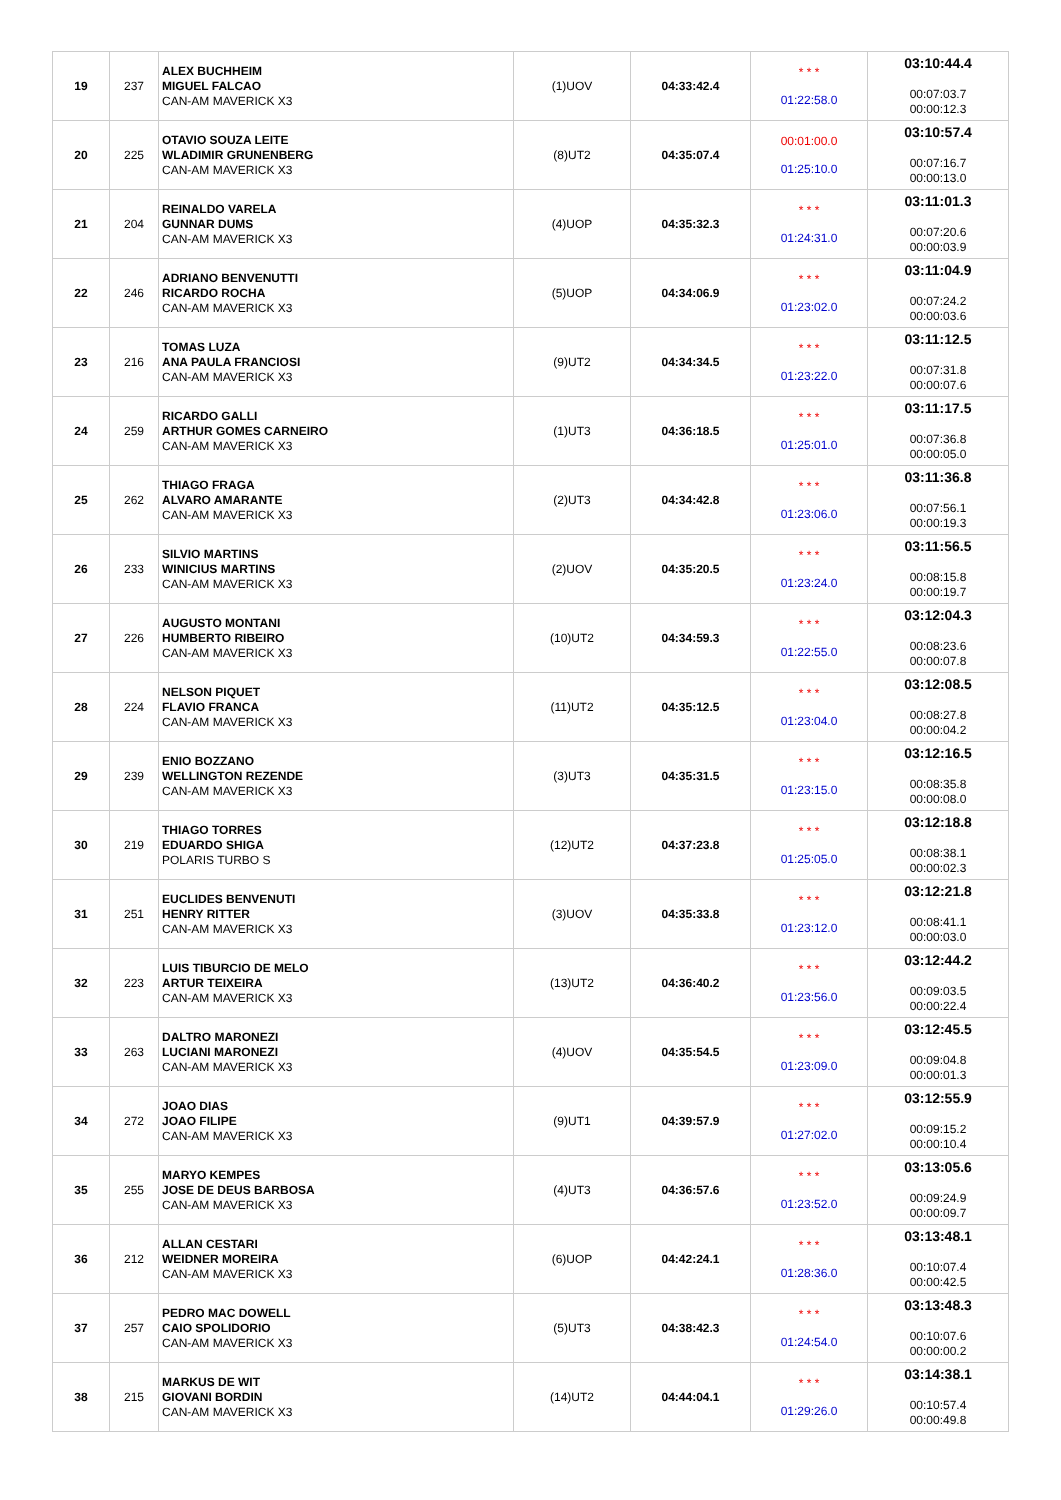| 19 | 237 | ALEX BUCHHEIM MIGUEL FALCAO CAN-AM MAVERICK X3 | (1)UOV | 04:33:42.4 | * * * 01:22:58.0 | 03:10:44.4 00:07:03.7 00:00:12.3 |
| 20 | 225 | OTAVIO SOUZA LEITE WLADIMIR GRUNENBERG CAN-AM MAVERICK X3 | (8)UT2 | 04:35:07.4 | 00:01:00.0 01:25:10.0 | 03:10:57.4 00:07:16.7 00:00:13.0 |
| 21 | 204 | REINALDO VARELA GUNNAR DUMS CAN-AM MAVERICK X3 | (4)UOP | 04:35:32.3 | * * * 01:24:31.0 | 03:11:01.3 00:07:20.6 00:00:03.9 |
| 22 | 246 | ADRIANO BENVENUTTI RICARDO ROCHA CAN-AM MAVERICK X3 | (5)UOP | 04:34:06.9 | * * * 01:23:02.0 | 03:11:04.9 00:07:24.2 00:00:03.6 |
| 23 | 216 | TOMAS LUZA ANA PAULA FRANCIOSI CAN-AM MAVERICK X3 | (9)UT2 | 04:34:34.5 | * * * 01:23:22.0 | 03:11:12.5 00:07:31.8 00:00:07.6 |
| 24 | 259 | RICARDO GALLI ARTHUR GOMES CARNEIRO CAN-AM MAVERICK X3 | (1)UT3 | 04:36:18.5 | * * * 01:25:01.0 | 03:11:17.5 00:07:36.8 00:00:05.0 |
| 25 | 262 | THIAGO FRAGA ALVARO AMARANTE CAN-AM MAVERICK X3 | (2)UT3 | 04:34:42.8 | * * * 01:23:06.0 | 03:11:36.8 00:07:56.1 00:00:19.3 |
| 26 | 233 | SILVIO MARTINS WINICIUS MARTINS CAN-AM MAVERICK X3 | (2)UOV | 04:35:20.5 | * * * 01:23:24.0 | 03:11:56.5 00:08:15.8 00:00:19.7 |
| 27 | 226 | AUGUSTO MONTANI HUMBERTO RIBEIRO CAN-AM MAVERICK X3 | (10)UT2 | 04:34:59.3 | * * * 01:22:55.0 | 03:12:04.3 00:08:23.6 00:00:07.8 |
| 28 | 224 | NELSON PIQUET FLAVIO FRANCA CAN-AM MAVERICK X3 | (11)UT2 | 04:35:12.5 | * * * 01:23:04.0 | 03:12:08.5 00:08:27.8 00:00:04.2 |
| 29 | 239 | ENIO BOZZANO WELLINGTON REZENDE CAN-AM MAVERICK X3 | (3)UT3 | 04:35:31.5 | * * * 01:23:15.0 | 03:12:16.5 00:08:35.8 00:00:08.0 |
| 30 | 219 | THIAGO TORRES EDUARDO SHIGA POLARIS TURBO S | (12)UT2 | 04:37:23.8 | * * * 01:25:05.0 | 03:12:18.8 00:08:38.1 00:00:02.3 |
| 31 | 251 | EUCLIDES BENVENUTI HENRY RITTER CAN-AM MAVERICK X3 | (3)UOV | 04:35:33.8 | * * * 01:23:12.0 | 03:12:21.8 00:08:41.1 00:00:03.0 |
| 32 | 223 | LUIS TIBURCIO DE MELO ARTUR TEIXEIRA CAN-AM MAVERICK X3 | (13)UT2 | 04:36:40.2 | * * * 01:23:56.0 | 03:12:44.2 00:09:03.5 00:00:22.4 |
| 33 | 263 | DALTRO MARONEZI LUCIANI MARONEZI CAN-AM MAVERICK X3 | (4)UOV | 04:35:54.5 | * * * 01:23:09.0 | 03:12:45.5 00:09:04.8 00:00:01.3 |
| 34 | 272 | JOAO DIAS JOAO FILIPE CAN-AM MAVERICK X3 | (9)UT1 | 04:39:57.9 | * * * 01:27:02.0 | 03:12:55.9 00:09:15.2 00:00:10.4 |
| 35 | 255 | MARYO KEMPES JOSE DE DEUS BARBOSA CAN-AM MAVERICK X3 | (4)UT3 | 04:36:57.6 | * * * 01:23:52.0 | 03:13:05.6 00:09:24.9 00:00:09.7 |
| 36 | 212 | ALLAN CESTARI WEIDNER MOREIRA CAN-AM MAVERICK X3 | (6)UOP | 04:42:24.1 | * * * 01:28:36.0 | 03:13:48.1 00:10:07.4 00:00:42.5 |
| 37 | 257 | PEDRO MAC DOWELL CAIO SPOLIDORIO CAN-AM MAVERICK X3 | (5)UT3 | 04:38:42.3 | * * * 01:24:54.0 | 03:13:48.3 00:10:07.6 00:00:00.2 |
| 38 | 215 | MARKUS DE WIT GIOVANI BORDIN CAN-AM MAVERICK X3 | (14)UT2 | 04:44:04.1 | * * * 01:29:26.0 | 03:14:38.1 00:10:57.4 00:00:49.8 |